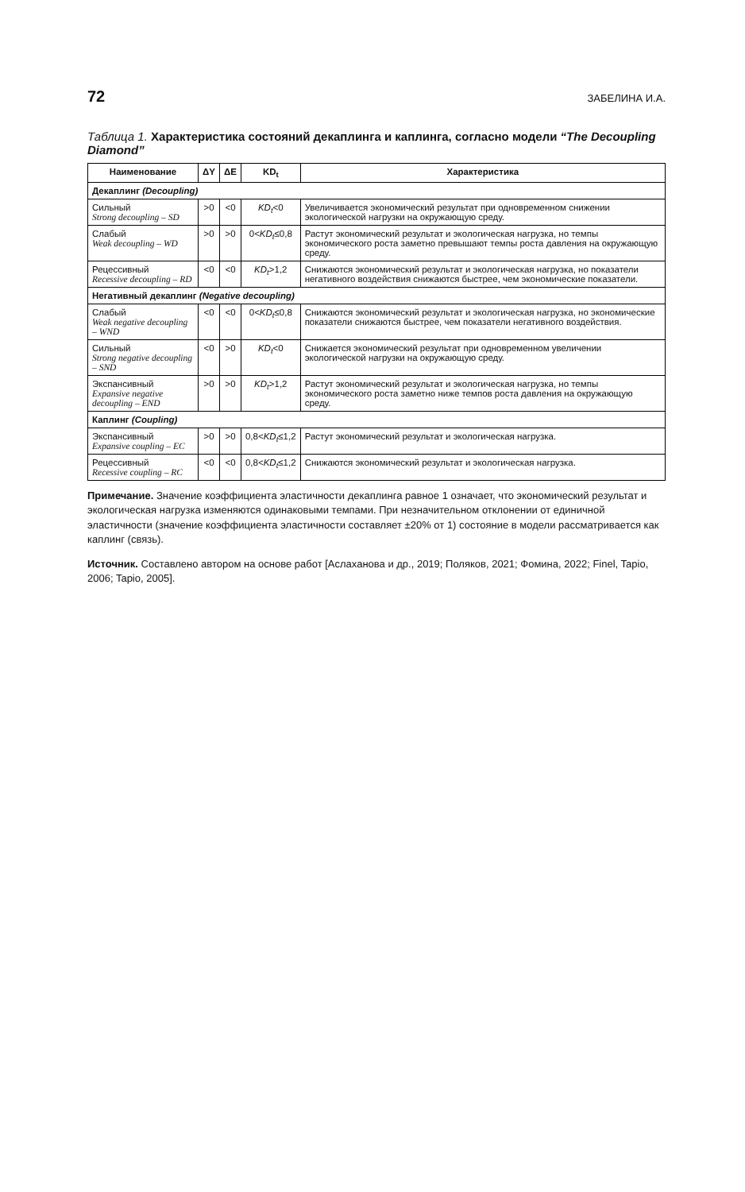72 ЗАБЕЛИНА И.А.
Таблица 1. Характеристика состояний декаплинга и каплинга, согласно модели “The Decoupling Diamond”
| Наименование | ΔY | ΔE | KD<sub>t</sub> | Характеристика |
| --- | --- | --- | --- | --- |
| Декаплинг (Decoupling) | | | | |
| Сильный Strong decoupling – SD | >0 | <0 | KD<sub>t</sub> <0 | Увеличивается экономический результат при одновременном снижении экологической нагрузки на окружающую среду. |
| Слабый Weak decoupling – WD | >0 | >0 | 0< KD<sub>t</sub> ≤0,8 | Растут экономический результат и экологическая нагрузка, но темпы экономического роста заметно превышают темпы роста давления на окружающую среду. |
| Рецессивный Recessive decoupling – RD | <0 | <0 | KD<sub>t</sub> >1,2 | Снижаются экономический результат и экологическая нагрузка, но показатели негативного воздействия снижаются быстрее, чем экономические показатели. |
| Негативный декаплинг (Negative decoupling) | | | | |
| Слабый Weak negative decoupling – WND | <0 | <0 | 0< KD<sub>t</sub> ≤0,8 | Снижаются экономический результат и экологическая нагрузка, но экономические показатели снижаются быстрее, чем показатели негативного воздействия. |
| Сильный Strong negative decoupling – SND | <0 | >0 | KD<sub>t</sub> <0 | Снижается экономический результат при одновременном увеличении экологической нагрузки на окружающую среду. |
| Экспансивный Expansive negative decoupling – END | >0 | >0 | KD<sub>t</sub> >1,2 | Растут экономический результат и экологическая нагрузка, но темпы экономического роста заметно ниже темпов роста давления на окружающую среду. |
| Каплинг (Coupling) | | | | |
| Экспансивный Expansive coupling – EC | >0 | >0 | 0,8< KD<sub>t</sub> ≤1,2 | Растут экономический результат и экологическая нагрузка. |
| Рецессивный Recessive coupling – RC | <0 | <0 | 0,8< KD<sub>t</sub> ≤1,2 | Снижаются экономический результат и экологическая нагрузка. |
Примечание. Значение коэффициента эластичности декаплинга равное 1 означает, что экономический результат и экологическая нагрузка изменяются одинаковыми темпами. При незначительном отклонении от единичной эластичности (значение коэффициента эластичности составляет ±20% от 1) состояние в модели рассматривается как каплинг (связь).
Источник. Составлено автором на основе работ [Аслаханова и др., 2019; Поляков, 2021; Фомина, 2022; Finel, Tapio, 2006; Tapio, 2005].